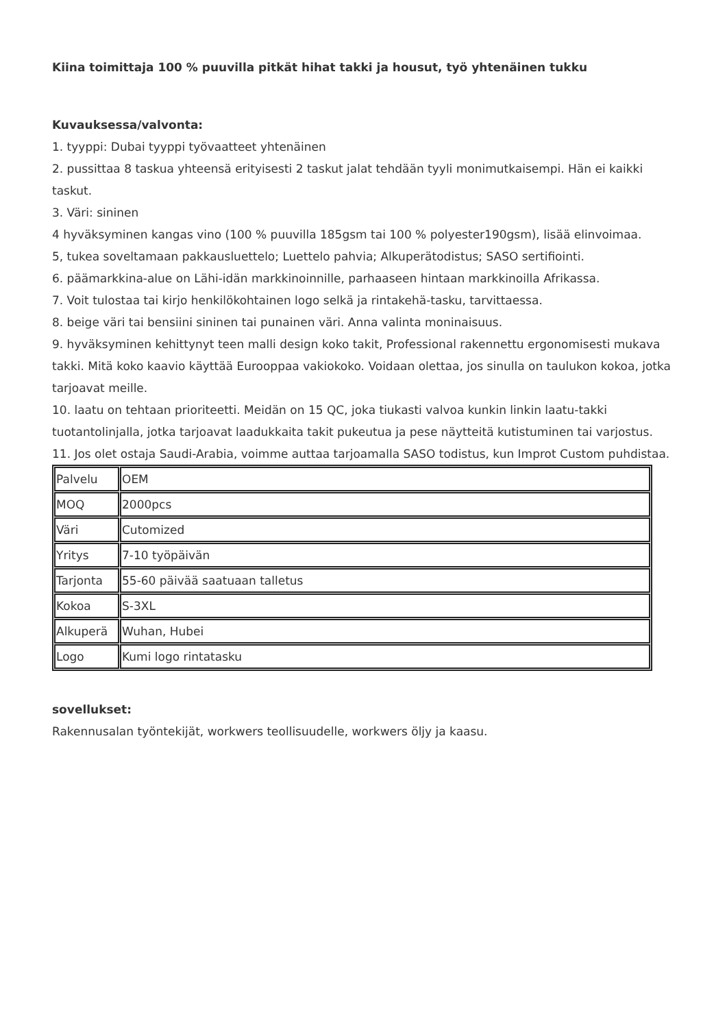Kiina toimittaja 100 % puuvilla pitkät hihat takki ja housut, työ yhtenäinen tukku
Kuvauksessa/valvonta:
1. tyyppi: Dubai tyyppi työvaatteet yhtenäinen
2. pussittaa 8 taskua yhteensä erityisesti 2 taskut jalat tehdään tyyli monimutkaisempi. Hän ei kaikki taskut.
3. Väri: sininen
4 hyväksyminen kangas vino (100 % puuvilla 185gsm tai 100 % polyester190gsm), lisää elinvoimaa.
5, tukea soveltamaan pakkausluettelo; Luettelo pahvia; Alkuperätodistus; SASO sertifiointi.
6. päämarkkina-alue on Lähi-idän markkinoinnille, parhaaseen hintaan markkinoilla Afrikassa.
7. Voit tulostaa tai kirjo henkilökohtainen logo selkä ja rintakehä-tasku, tarvittaessa.
8. beige väri tai bensiini sininen tai punainen väri. Anna valinta moninaisuus.
9. hyväksyminen kehittynyt teen malli design koko takit, Professional rakennettu ergonomisesti mukava takki. Mitä koko kaavio käyttää Eurooppaa vakiokoko. Voidaan olettaa, jos sinulla on taulukon kokoa, jotka tarjoavat meille.
10. laatu on tehtaan prioriteetti. Meidän on 15 QC, joka tiukasti valvoa kunkin linkin laatu-takki tuotantolinjalla, jotka tarjoavat laadukkaita takit pukeutua ja pese näytteitä kutistuminen tai varjostus.
11. Jos olet ostaja Saudi-Arabia, voimme auttaa tarjoamalla SASO todistus, kun Improt Custom puhdistaa.
| Palvelu | OEM |
| MOQ | 2000pcs |
| Väri | Cutomized |
| Yritys | 7-10 työpäivän |
| Tarjonta | 55-60 päivää saatuaan talletus |
| Kokoa | S-3XL |
| Alkuperä | Wuhan, Hubei |
| Logo | Kumi logo rintatasku |
sovellukset:
Rakennusalan työntekijät, workwers teollisuudelle, workwers öljy ja kaasu.